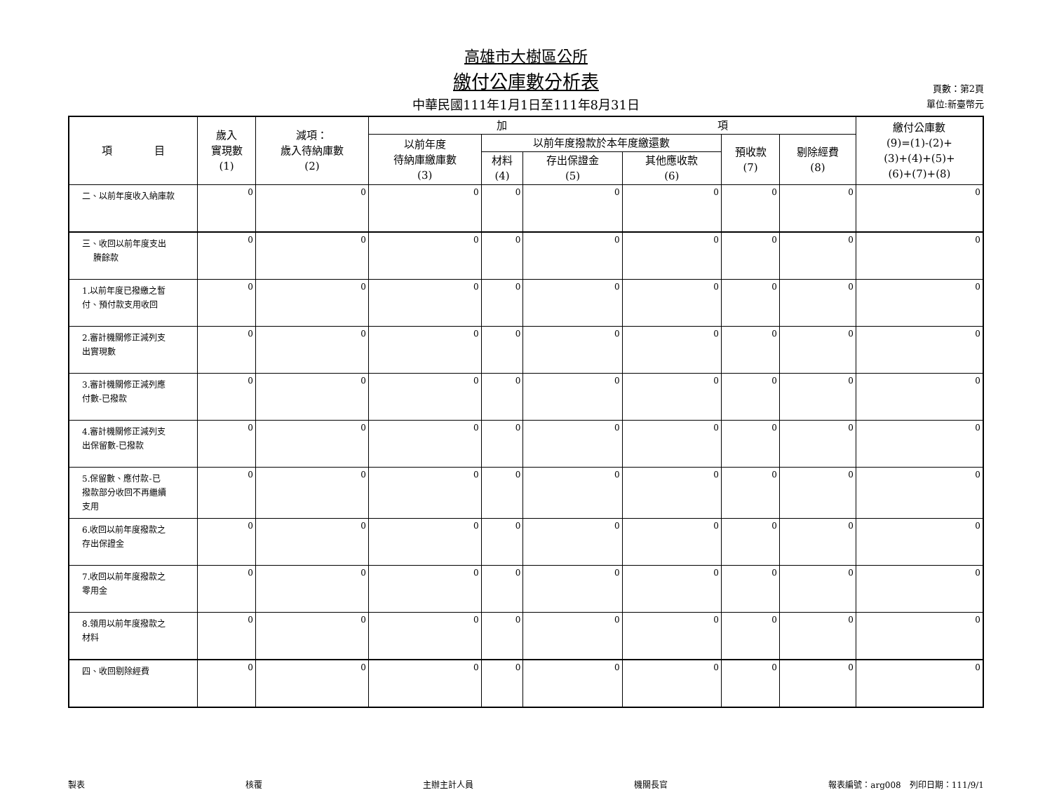高雄市大樹區公所
繳付公庫數分析表
中華民國111年1月1日至111年8月31日
頁數：第2頁
單位:新臺幣元
| 項 目 | 歲入 實現數 (1) | 減項： 歲入待納庫數 (2) | 加 項 | | | | | | 繳付公庫數 (9)=(1)-(2)+ (3)+(4)+(5)+ (6)+(7)+(8) |
| --- | --- | --- | --- | --- | --- | --- | --- | --- | --- |
| | | | 以前年度 待納庫繳庫數 (3) | 以前年度撥款於本年度繳還數 | | | 預收款 (7) | 剔除經費 (8) | |
| | | | | 材料 (4) | 存出保證金 (5) | 其他應收款 (6) | | | |
| 二、以前年度收入納庫款 | 0 | 0 | 0 | 0 | 0 | 0 | 0 | 0 | 0 |
| 三、收回以前年度支出 賸餘款 | 0 | 0 | 0 | 0 | 0 | 0 | 0 | 0 | 0 |
| 1.以前年度已撥繳之暫 付、預付款支用收回 | 0 | 0 | 0 | 0 | 0 | 0 | 0 | 0 | 0 |
| 2.審計機關修正減列支 出實現數 | 0 | 0 | 0 | 0 | 0 | 0 | 0 | 0 | 0 |
| 3.審計機關修正減列應 付數-已撥款 | 0 | 0 | 0 | 0 | 0 | 0 | 0 | 0 | 0 |
| 4.審計機關修正減列支 出保留數-已撥款 | 0 | 0 | 0 | 0 | 0 | 0 | 0 | 0 | 0 |
| 5.保留數、應付款-已 撥款部分收回不再繼續 支用 | 0 | 0 | 0 | 0 | 0 | 0 | 0 | 0 | 0 |
| 6.收回以前年度撥款之 存出保證金 | 0 | 0 | 0 | 0 | 0 | 0 | 0 | 0 | 0 |
| 7.收回以前年度撥款之 零用金 | 0 | 0 | 0 | 0 | 0 | 0 | 0 | 0 | 0 |
| 8.領用以前年度撥款之 材料 | 0 | 0 | 0 | 0 | 0 | 0 | 0 | 0 | 0 |
| 四、收回剔除經費 | 0 | 0 | 0 | 0 | 0 | 0 | 0 | 0 | 0 |
製表 核覆 主辦主計人員 機關長官 報表編號：arg008　列印日期：111/9/1